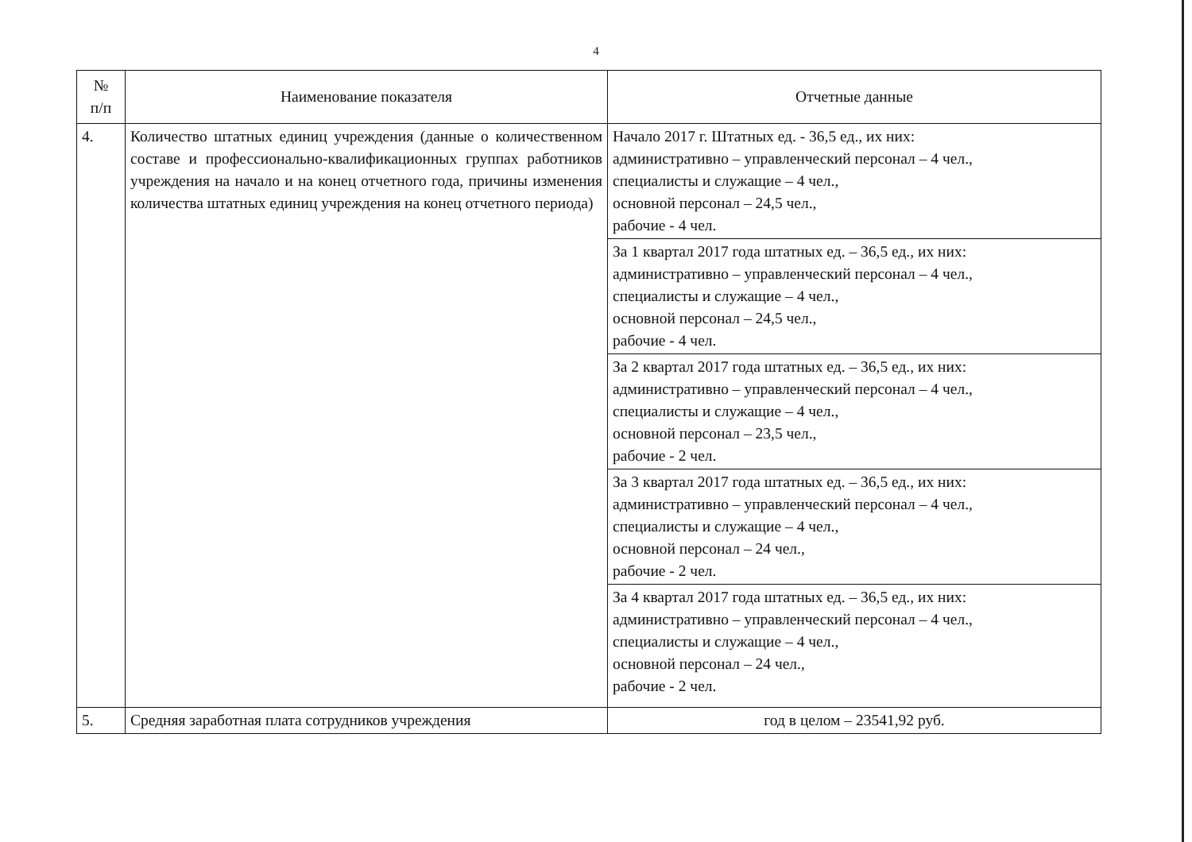4
| № п/п | Наименование показателя | Отчетные данные |
| --- | --- | --- |
| 4. | Количество штатных единиц учреждения (данные о количественном составе и профессионально-квалификационных группах работников учреждения на начало и на конец отчетного года, причины изменения количества штатных единиц учреждения на конец отчетного периода) | Начало 2017 г. Штатных ед. - 36,5 ед., их них: административно – управленческий персонал – 4 чел., специалисты и служащие – 4 чел., основной персонал – 24,5 чел., рабочие - 4 чел. |
| | | За 1 квартал 2017 года штатных ед. – 36,5 ед., их них: административно – управленческий персонал – 4 чел., специалисты и служащие – 4 чел., основной персонал – 24,5 чел., рабочие - 4 чел. |
| | | За 2 квартал 2017 года штатных ед. – 36,5 ед., их них: административно – управленческий персонал – 4 чел., специалисты и служащие – 4 чел., основной персонал – 23,5 чел., рабочие - 2 чел. |
| | | За 3 квартал 2017 года штатных ед. – 36,5 ед., их них: административно – управленческий персонал – 4 чел., специалисты и служащие – 4 чел., основной персонал – 24 чел., рабочие - 2 чел. |
| | | За 4 квартал 2017 года штатных ед. – 36,5 ед., их них: административно – управленческий персонал – 4 чел., специалисты и служащие – 4 чел., основной персонал – 24 чел., рабочие - 2 чел. |
| 5. | Средняя заработная плата сотрудников учреждения | год в целом – 23541,92 руб. |